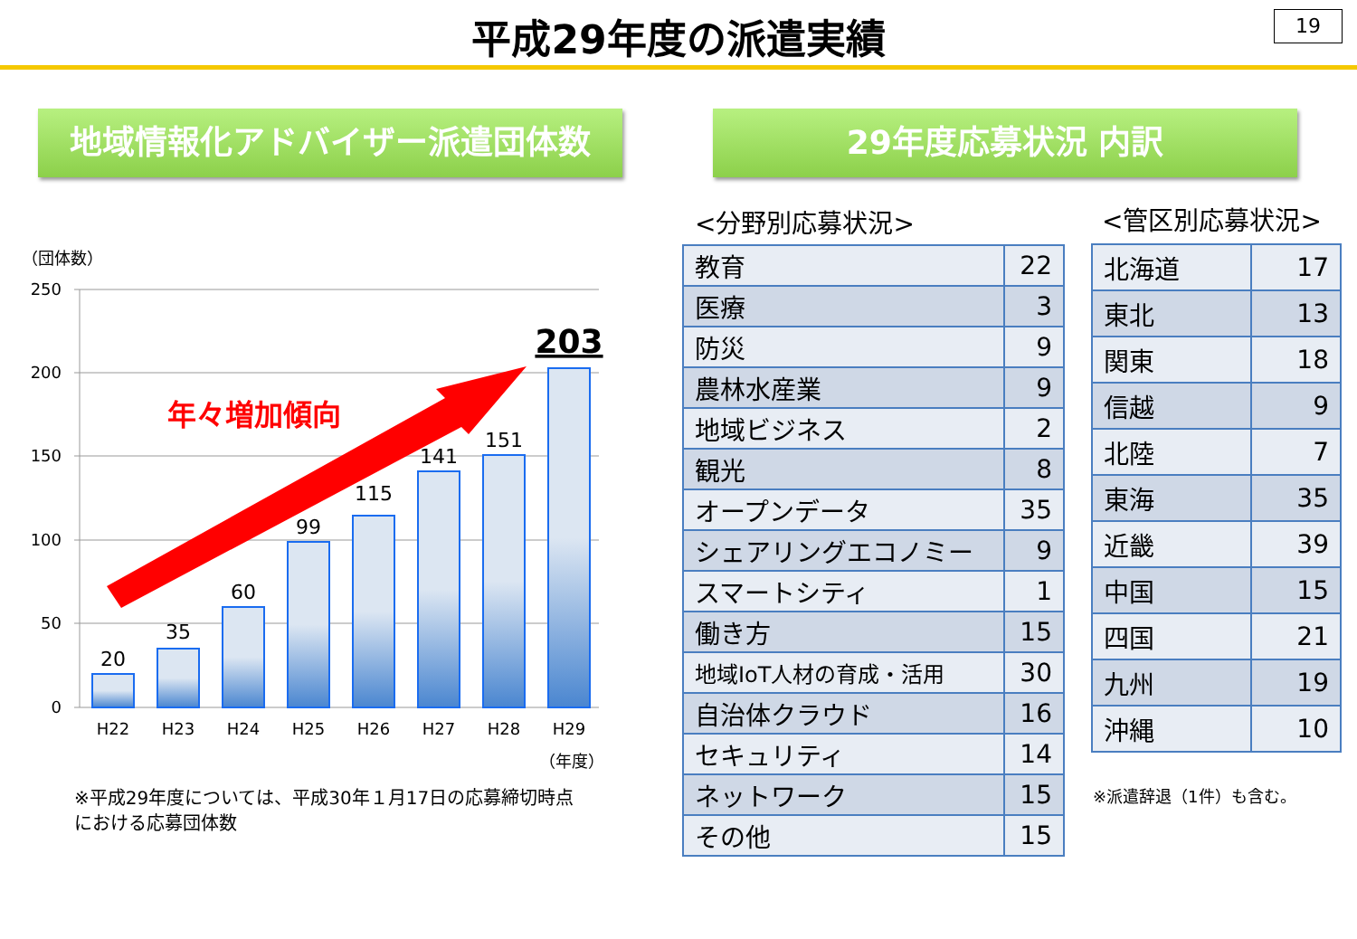平成29年度の派遣実績
19
地域情報化アドバイザー派遣団体数 29年度応募状況 内訳
（団体数）
250
200
150
100
50
0
20
35
60
99
115
141
151
203
年々増加傾向
H22
H23
H24
H25
H26
H27
H28
H29
（年度）
※平成29年度については、平成30年１月17日の応募締切時点
における応募団体数
<分野別応募状況> <管区別応募状況>
| 教育 | 22 |
| 医療 | 3 |
| 防災 | 9 |
| 農林水産業 | 9 |
| 地域ビジネス | 2 |
| 観光 | 8 |
| オープンデータ | 35 |
| シェアリングエコノミー | 9 |
| スマートシティ | 1 |
| 働き方 | 15 |
| 地域IoT人材の育成・活用 | 30 |
| 自治体クラウド | 16 |
| セキュリティ | 14 |
| ネットワーク | 15 |
| その他 | 15 |
| 北海道 | 17 |
| 東北 | 13 |
| 関東 | 18 |
| 信越 | 9 |
| 北陸 | 7 |
| 東海 | 35 |
| 近畿 | 39 |
| 中国 | 15 |
| 四国 | 21 |
| 九州 | 19 |
| 沖縄 | 10 |
※派遣辞退（1件）も含む。